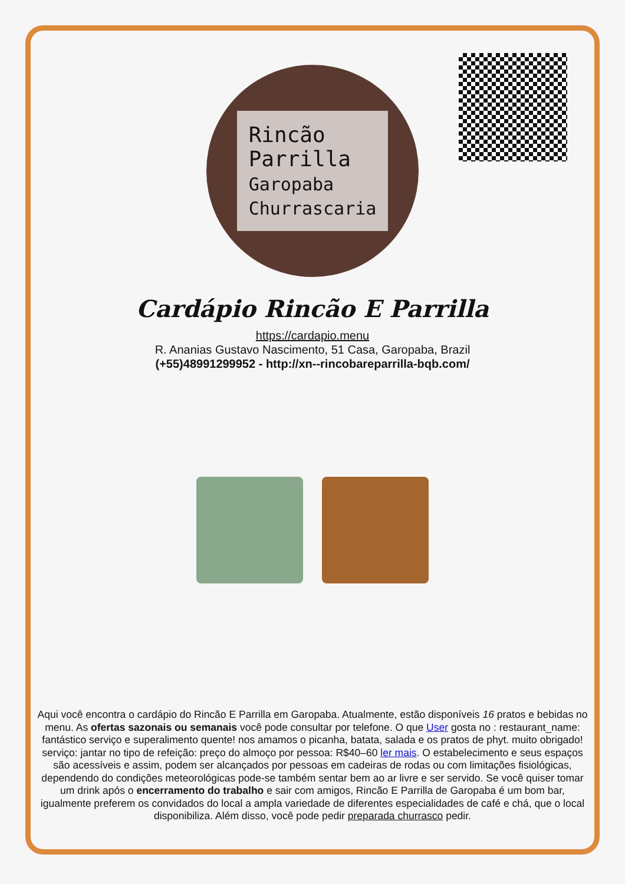Rincão
Parrilla
Garopaba
Churrascaria
Cardápio Rincão E Parrilla
https://cardapio.menu
R. Ananias Gustavo Nascimento, 51 Casa, Garopaba, Brazil
(+55)48991299952 - http://xn--rincobareparrilla-bqb.com/
Aqui você encontra o cardápio do Rincão E Parrilla em Garopaba. Atualmente, estão disponíveis 16 pratos e bebidas no menu. As ofertas sazonais ou semanais você pode consultar por telefone. O que User gosta no : restaurant_name:
fantástico serviço e superalimento quente! nos amamos o picanha, batata, salada e os pratos de phyt. muito obrigado! serviço: jantar no tipo de refeição: preço do almoço por pessoa: R$40–60 ler mais. O estabelecimento e seus espaços são acessíveis e assim, podem ser alcançados por pessoas em cadeiras de rodas ou com limitações fisiológicas, dependendo do condições meteorológicas pode-se também sentar bem ao ar livre e ser servido. Se você quiser tomar um drink após o encerramento do trabalho e sair com amigos, Rincão E Parrilla de Garopaba é um bom bar, igualmente preferem os convidados do local a ampla variedade de diferentes especialidades de café e chá, que o local disponibiliza. Além disso, você pode pedir preparada churrasco pedir.